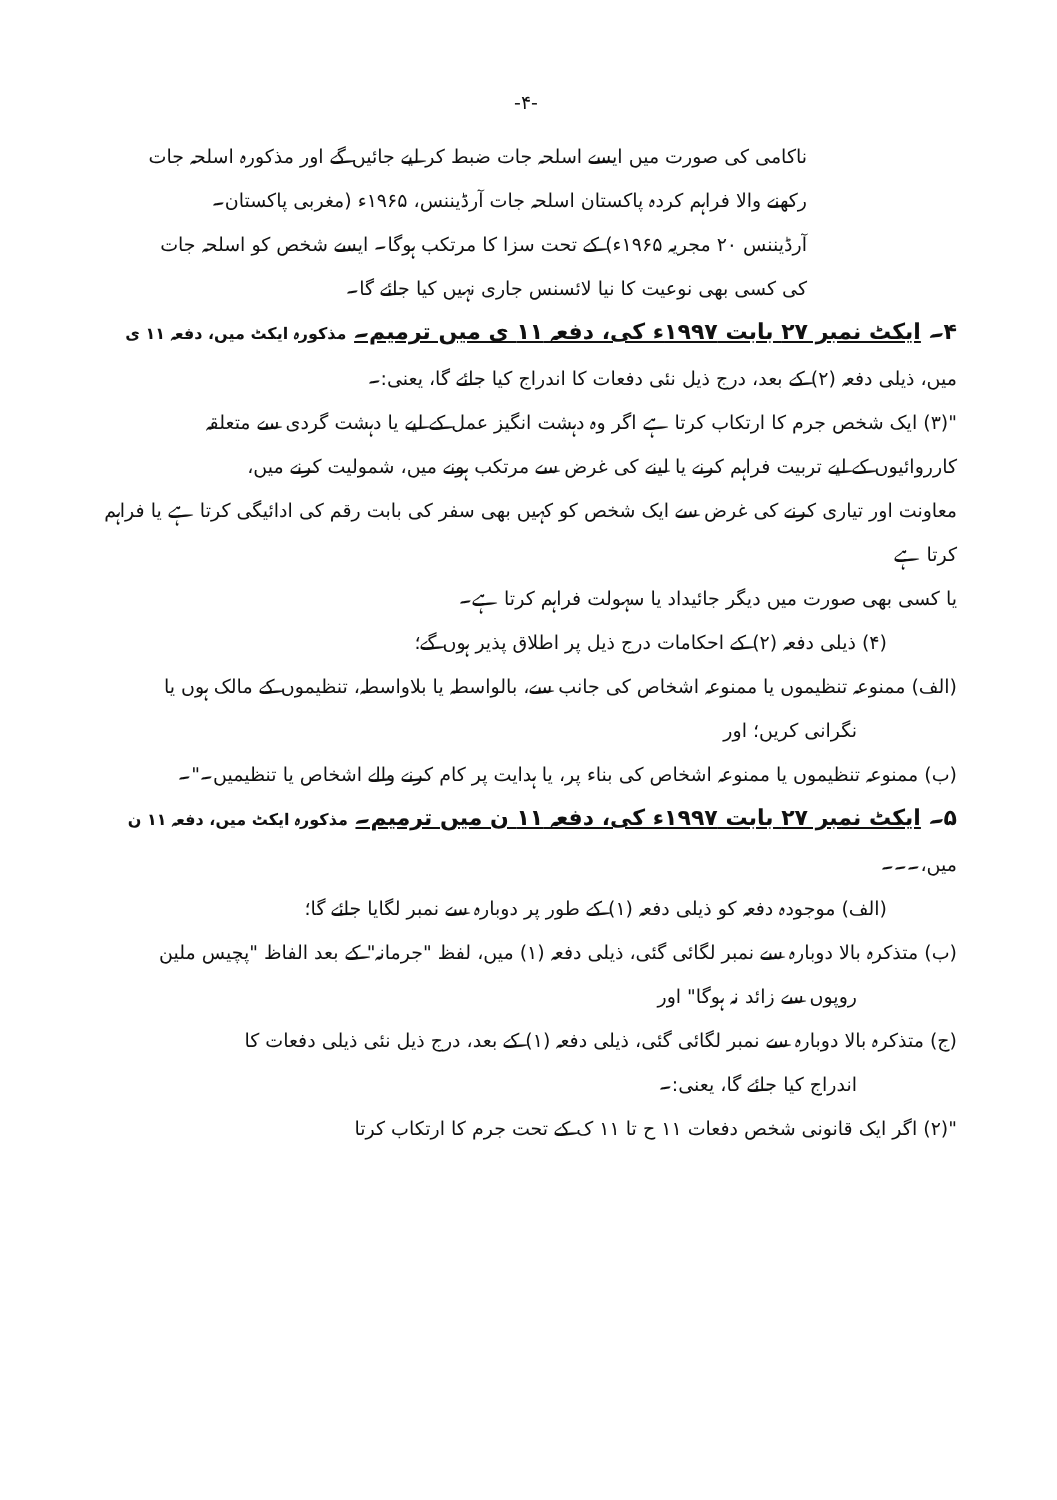-۴-
ناکامی کی صورت میں ایسے اسلحہ جات ضبط کر لیے جائیں گے اور مذکورہ اسلحہ جات
رکھنے والا فراہم کردہ پاکستان اسلحہ جات آرڈیننس، ۱۹۶۵ء (مغربی پاکستان۔
آرڈیننس ۲۰ مجریہ ۱۹۶۵ء) کے تحت سزا کا مرتکب ہوگا۔ ایسے شخص کو اسلحہ جات
کی کسی بھی نوعیت کا نیا لائسنس جاری نہیں کیا جائے گا۔
۴۔ ایکٹ نمبر ۲۷ بابت ۱۹۹۷ء کی، دفعہ ۱۱ ی میں ترمیم۔ مذکورہ ایکٹ میں، دفعہ ۱۱ ی
میں، ذیلی دفعہ (۲) کے بعد، درج ذیل نئی دفعات کا اندراج کیا جائے گا، یعنی:۔
"(۳) ایک شخص جرم کا ارتکاب کرتا ہے اگر وہ دہشت انگیز عمل کے لیے یا دہشت گردی سے متعلقہ
کارروائیوں کے لیے تربیت فراہم کرنے یا لینے کی غرض سے مرتکب ہونے میں، شمولیت کرنے میں،
معاونت اور تیاری کرنے کی غرض سے ایک شخص کو کہیں بھی سفر کی بابت رقم کی ادائیگی کرتا ہے یا فراہم کرتا ہے
یا کسی بھی صورت میں دیگر جائیداد یا سہولت فراہم کرتا ہے۔
(۴) ذیلی دفعہ (۲) کے احکامات درج ذیل پر اطلاق پذیر ہوں گے؛
(الف) ممنوعہ تنظیموں یا ممنوعہ اشخاص کی جانب سے، بالواسطہ یا بلاواسطہ، تنظیموں کے مالک ہوں یا
نگرانی کریں؛ اور
(ب) ممنوعہ تنظیموں یا ممنوعہ اشخاص کی بناء پر، یا ہدایت پر کام کرنے والے اشخاص یا تنظیمیں۔"۔
۵۔ ایکٹ نمبر ۲۷ بابت ۱۹۹۷ء کی، دفعہ ۱۱ ن میں ترمیم۔ مذکورہ ایکٹ میں، دفعہ ۱۱ ن
میں،۔۔۔
(الف) موجودہ دفعہ کو ذیلی دفعہ (۱) کے طور پر دوبارہ سے نمبر لگایا جائے گا؛
(ب) متذکرہ بالا دوبارہ سے نمبر لگائی گئی، ذیلی دفعہ (۱) میں، لفظ "جرمانہ" کے بعد الفاظ "پچیس ملین
روپوں سے زائد نہ ہوگا" اور
(ج) متذکرہ بالا دوبارہ سے نمبر لگائی گئی، ذیلی دفعہ (۱) کے بعد، درج ذیل نئی ذیلی دفعات کا
اندراج کیا جائے گا، یعنی:۔
"(۲) اگر ایک قانونی شخص دفعات ۱۱ ح تا ۱۱ ک کے تحت جرم کا ارتکاب کرتا